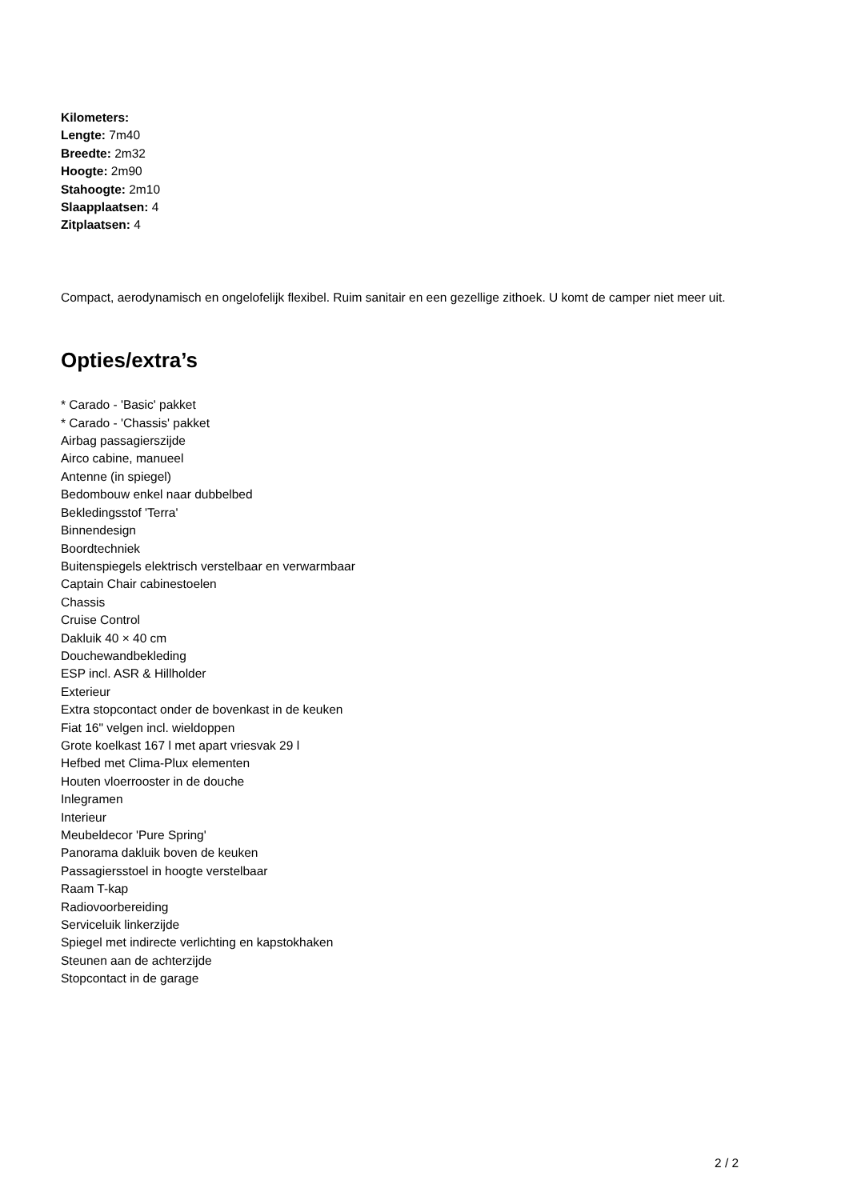Kilometers:
Lengte: 7m40
Breedte: 2m32
Hoogte: 2m90
Stahoogte: 2m10
Slaapplaatsen: 4
Zitplaatsen: 4
Compact, aerodynamisch en ongelofelijk flexibel. Ruim sanitair en een gezellige zithoek. U komt de camper niet meer uit.
Opties/extra’s
* Carado - 'Basic' pakket
* Carado - 'Chassis' pakket
Airbag passagierszijde
Airco cabine, manueel
Antenne (in spiegel)
Bedombouw enkel naar dubbelbed
Bekledingsstof 'Terra'
Binnendesign
Boordtechniek
Buitenspiegels elektrisch verstelbaar en verwarmbaar
Captain Chair cabinestoelen
Chassis
Cruise Control
Dakluik 40 × 40 cm
Douchewandbekleding
ESP incl. ASR & Hillholder
Exterieur
Extra stopcontact onder de bovenkast in de keuken
Fiat 16" velgen incl. wieldoppen
Grote koelkast 167 l met apart vriesvak 29 l
Hefbed met Clima-Plux elementen
Houten vloerrooster in de douche
Inlegramen
Interieur
Meubeldecor 'Pure Spring'
Panorama dakluik boven de keuken
Passagiersstoel in hoogte verstelbaar
Raam T-kap
Radiovoorbereiding
Serviceluik linkerzijde
Spiegel met indirecte verlichting en kapstokhaken
Steunen aan de achterzijde
Stopcontact in de garage
2 / 2